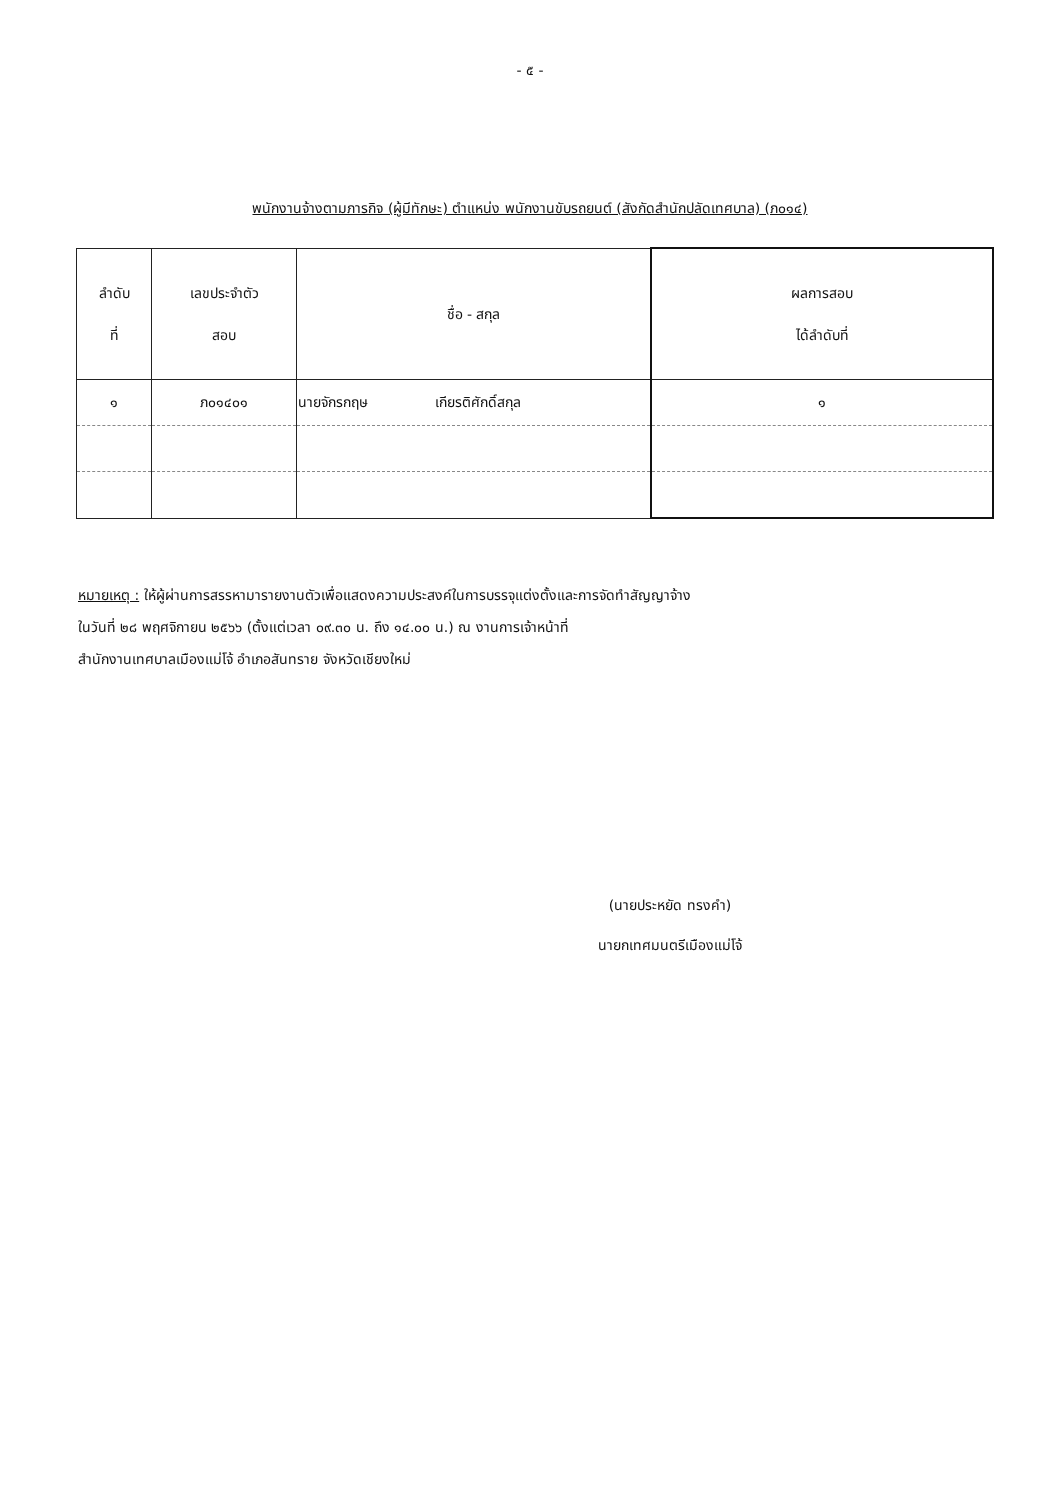- ๕ -
พนักงานจ้างตามภารกิจ (ผู้มีทักษะ) ตำแหน่ง พนักงานขับรถยนต์ (สังกัดสำนักปลัดเทศบาล) (ภ๐๑๔)
| ลำดับ ที่ | เลขประจำตัว สอบ | ชื่อ - สกุล | ผลการสอบ ได้ลำดับที่ |
| --- | --- | --- | --- |
| ๑ | ภ๐๑๔๐๑ | นายจักรกฤษ เกียรติศักดิ์สกุล | ๑ |
หมายเหตุ : ให้ผู้ผ่านการสรรหามารายงานตัวเพื่อแสดงความประสงค์ในการบรรจุแต่งตั้งและการจัดทำสัญญาจ้าง
ในวันที่ ๒๘ พฤศจิกายน ๒๕๖๖ (ตั้งแต่เวลา ๐๙.๓๐ น. ถึง ๑๔.๐๐ น.) ณ งานการเจ้าหน้าที่
สำนักงานเทศบาลเมืองแม่โจ้ อำเภอสันทราย จังหวัดเชียงใหม่
(นายประหยัด ทรงคำ)
นายกเทศมนตรีเมืองแม่โจ้